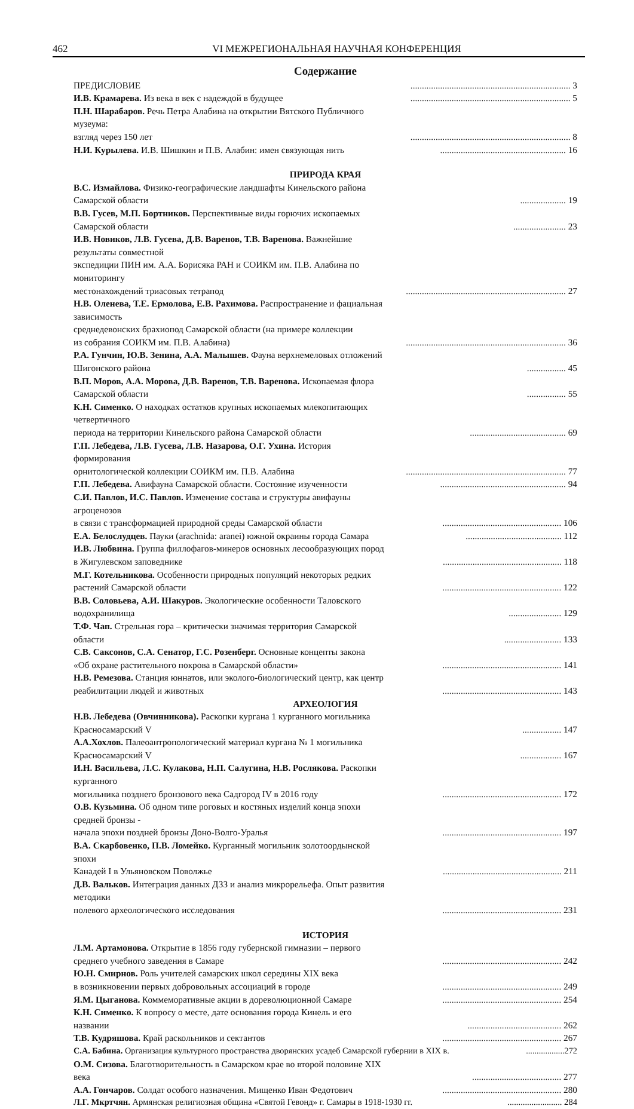462 VI МЕЖРЕГИОНАЛЬНАЯ НАУЧНАЯ КОНФЕРЕНЦИЯ
Содержание
ПРЕДИСЛОВИЕ...................................................................... 3
И.В. Крамарева. Из века в век с надеждой в будущее...................................................................... 5
П.Н. Шарабаров. Речь Петра Алабина на открытии Вятского Публичного музеума:
взгляд через 150 лет...................................................................... 8
Н.И. Курылева. И.В. Шишкин и П.В. Алабин: имен связующая нить....................................................... 16
ПРИРОДА КРАЯ
В.С. Измайлова. Физико-географические ландшафты Кинельского района Самарской области.................... 19
В.В. Гусев, М.П. Бортников. Перспективные виды горючих ископаемых Самарской области....................... 23
И.В. Новиков, Л.В. Гусева, Д.В. Варенов, Т.В. Варенова. Важнейшие результаты совместной
экспедиции ПИН им. А.А. Борисяка РАН и СОИКМ им. П.В. Алабина по мониторингу
местонахождений триасовых тетрапод...................................................................... 27
Н.В. Оленева, Т.Е. Ермолова, Е.В. Рахимова. Распространение и фациальная зависимость
среднедевонских брахиопод Самарской области (на примере коллекции
из собрания СОИКМ им. П.В. Алабина)...................................................................... 36
Р.А. Гунчин, Ю.В. Зенина, А.А. Малышев. Фауна верхнемеловых отложений Шигонского района................. 45
В.П. Моров, А.А. Морова, Д.В. Варенов, Т.В. Варенова. Ископаемая флора Самарской области................. 55
К.Н. Сименко. О находках остатков крупных ископаемых млекопитающих четвертичного
периода на территории Кинельского района Самарской области.......................................... 69
Г.П. Лебедева, Л.В. Гусева, Л.В. Назарова, О.Г. Ухина. История формирования
орнитологической коллекции СОИКМ им. П.В. Алабина...................................................................... 77
Г.П. Лебедева. Авифауна Самарской области. Состояние изученности....................................................... 94
С.И. Павлов, И.С. Павлов. Изменение состава и структуры авифауны агроценозов
в связи с трансформацией природной среды Самарской области.................................................... 106
Е.А. Белослудцев. Пауки (arachnida: aranei) южной окраины города Самара.......................................... 112
И.В. Любвина. Группа филлофагов-минеров основных лесообразующих пород
в Жигулевском заповеднике.................................................... 118
М.Г. Котельникова. Особенности природных популяций некоторых редких
растений Самарской области.................................................... 122
В.В. Соловьева, А.И. Шакуров. Экологические особенности Таловского водохранилища....................... 129
Т.Ф. Чап. Стрельная гора – критически значимая территория Самарской области......................... 133
С.В. Саксонов, С.А. Сенатор, Г.С. Розенберг. Основные концепты закона
«Об охране растительного покрова в Самарской области».................................................... 141
Н.В. Ремезова. Станция юннатов, или эколого-биологический центр, как центр
реабилитации людей и животных.................................................... 143
АРХЕОЛОГИЯ
Н.В. Лебедева (Овчинникова). Раскопки кургана 1 курганного могильника Красносамарский V................. 147
А.А.Хохлов. Палеоантропологический материал кургана № 1 могильника Красносамарский V.................. 167
И.Н. Васильева, Л.С. Кулакова, Н.П. Салугина, Н.В. Рослякова. Раскопки курганного
могильника позднего бронзового века Садгород IV в 2016 году.................................................... 172
О.В. Кузьмина. Об одном типе роговых и костяных изделий конца эпохи средней бронзы -
начала эпохи поздней бронзы Доно-Волго-Уралья.................................................... 197
В.А. Скарбовенко, П.В. Ломейко. Курганный могильник золотоордынской эпохи
Канадей I в Ульяновском Поволжье.................................................... 211
Д.В. Вальков. Интеграция данных ДЗЗ и анализ микрорельефа. Опыт развития методики
полевого археологического исследования.................................................... 231
ИСТОРИЯ
Л.М. Артамонова. Открытие в 1856 году губернской гимназии – первого
среднего учебного заведения в Самаре.................................................... 242
Ю.Н. Смирнов. Роль учителей самарских школ середины XIX века
в возникновении первых добровольных ассоциаций в городе.................................................... 249
Я.М. Цыганова. Коммеморативные акции в дореволюционной Самаре.................................................... 254
К.Н. Сименко. К вопросу о месте, дате основания города Кинель и его названии......................................... 262
Т.В. Кудряшова. Край раскольников и сектантов.................................................... 267
С.А. Бабина. Организация культурного пространства дворянских усадеб Самарской губернии в XIX в...................272
О.М. Сизова. Благотворительность в Самарском крае во второй половине XIX века....................................... 277
А.А. Гончаров. Солдат особого назначения. Мищенко Иван Федотович.................................................... 280
Л.Г. Мкртчян. Армянская религиозная община «Святой Гевонд» г. Самары в 1918-1930 гг.......................... 284